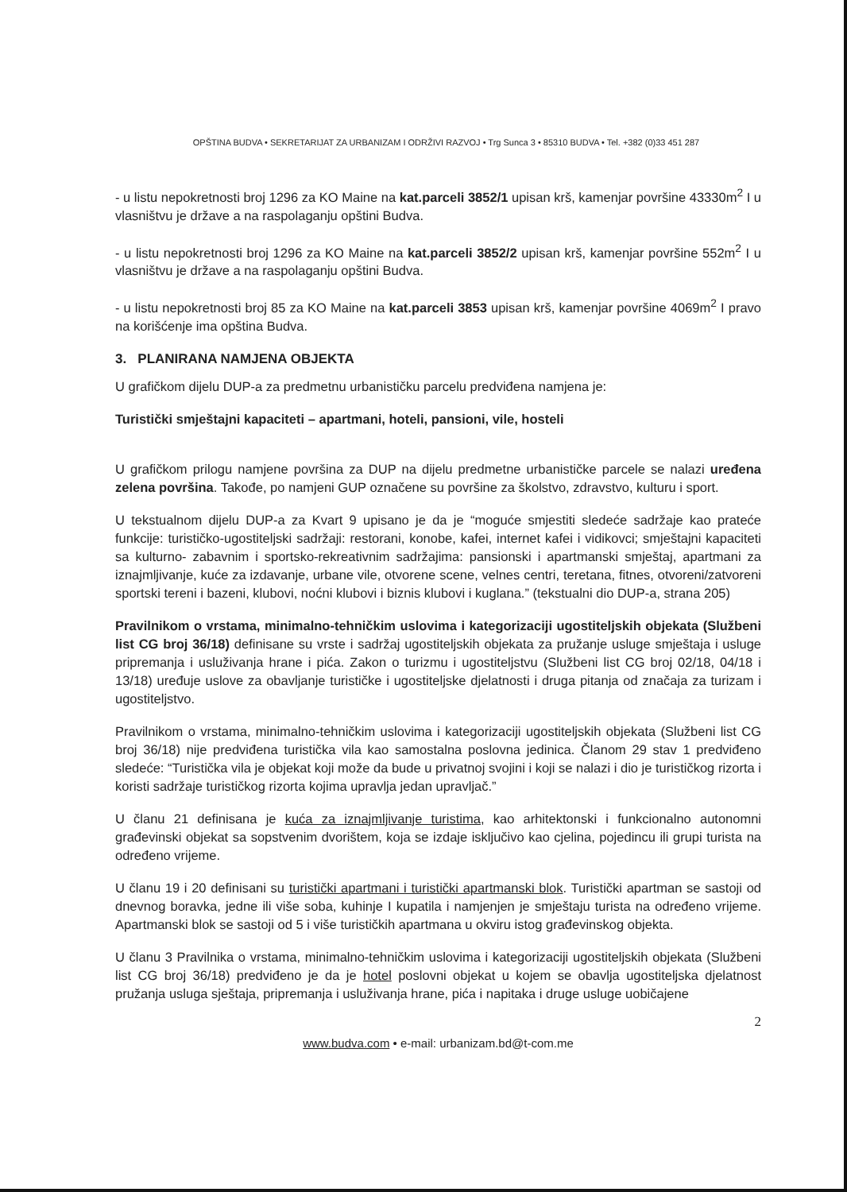OPŠTINA BUDVA • SEKRETARIJAT ZA URBANIZAM I ODRŽIVI RAZVOJ • Trg Sunca 3 • 85310 BUDVA • Tel. +382 (0)33 451 287
- u listu nepokretnosti broj 1296 za KO Maine na kat.parceli 3852/1 upisan krš, kamenjar površine 43330m<sup>2</sup> I u vlasništvu je države a na raspolaganju opštini Budva.
- u listu nepokretnosti broj 1296 za KO Maine na kat.parceli 3852/2 upisan krš, kamenjar površine 552m<sup>2</sup> I u vlasništvu je države a na raspolaganju opštini Budva.
- u listu nepokretnosti broj 85 za KO Maine na kat.parceli 3853 upisan krš, kamenjar površine 4069m<sup>2</sup> I pravo na korišćenje ima opština Budva.
3. PLANIRANA NAMJENA OBJEKTA
U grafičkom dijelu DUP-a za predmetnu urbanističku parcelu predviđena namjena je:
Turistički smještajni kapaciteti – apartmani, hoteli, pansioni, vile, hosteli
U grafičkom prilogu namjene površina za DUP na dijelu predmetne urbanističke parcele se nalazi uređena zelena površina. Takođe, po namjeni GUP označene su površine za školstvo, zdravstvo, kulturu i sport.
U tekstualnom dijelu DUP-a za Kvart 9 upisano je da je “moguće smjestiti sledeće sadržaje kao prateće funkcije: turističko-ugostiteljski sadržaji: restorani, konobe, kafei, internet kafei i vidikovci; smještajni kapaciteti sa kulturno- zabavnim i sportsko-rekreativnim sadržajima: pansionski i apartmanski smještaj, apartmani za iznajmljivanje, kuće za izdavanje, urbane vile, otvorene scene, velnes centri, teretana, fitnes, otvoreni/zatvoreni sportski tereni i bazeni, klubovi, noćni klubovi i biznis klubovi i kuglana.” (tekstualni dio DUP-a, strana 205)
Pravilnikom o vrstama, minimalno-tehničkim uslovima i kategorizaciji ugostiteljskih objekata (Službeni list CG broj 36/18) definisane su vrste i sadržaj ugostiteljskih objekata za pružanje usluge smještaja i usluge pripremanja i usluživanja hrane i pića. Zakon o turizmu i ugostiteljstvu (Službeni list CG broj 02/18, 04/18 i 13/18) uređuje uslove za obavljanje turističke i ugostiteljske djelatnosti i druga pitanja od značaja za turizam i ugostiteljstvo.
Pravilnikom o vrstama, minimalno-tehničkim uslovima i kategorizaciji ugostiteljskih objekata (Službeni list CG broj 36/18) nije predviđena turistička vila kao samostalna poslovna jedinica. Članom 29 stav 1 predviđeno sledeće: “Turistička vila je objekat koji može da bude u privatnoj svojini i koji se nalazi i dio je turističkog rizorta i koristi sadržaje turističkog rizorta kojima upravlja jedan upravljač.”
U članu 21 definisana je kuća za iznajmljivanje turistima, kao arhitektonski i funkcionalno autonomni građevinski objekat sa sopstvenim dvorištem, koja se izdaje isključivo kao cjelina, pojedincu ili grupi turista na određeno vrijeme.
U članu 19 i 20 definisani su turistički apartmani i turistički apartmanski blok. Turistički apartman se sastoji od dnevnog boravka, jedne ili više soba, kuhinje I kupatila i namjenjen je smještaju turista na određeno vrijeme. Apartmanski blok se sastoji od 5 i više turističkih apartmana u okviru istog građevinskog objekta.
U članu 3 Pravilnika o vrstama, minimalno-tehničkim uslovima i kategorizaciji ugostiteljskih objekata (Službeni list CG broj 36/18) predviđeno je da je hotel poslovni objekat u kojem se obavlja ugostiteljska djelatnost pružanja usluga sještaja, pripremanja i usluživanja hrane, pića i napitaka i druge usluge uobičajene
2
www.budva.com • e-mail: urbanizam.bd@t-com.me